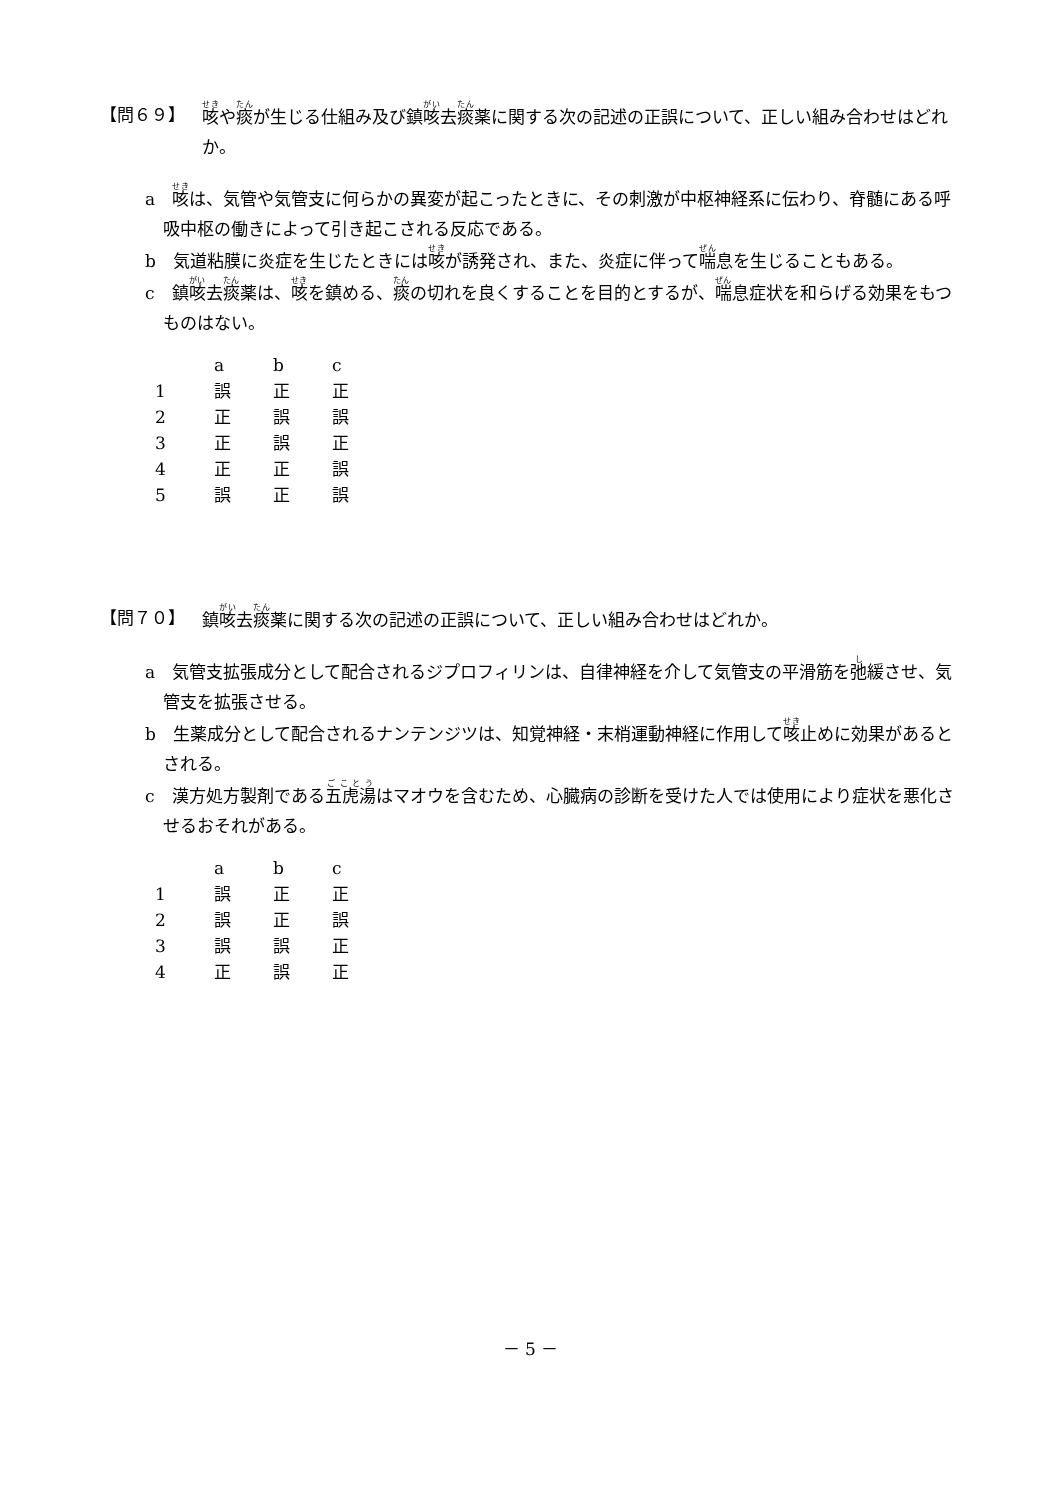【問６９】 咳や痰が生じる仕組み及び鎮咳去痰薬に関する次の記述の正誤について、正しい組み合わせはどれか。
a　咳は、気管や気管支に何らかの異変が起こったときに、その刺激が中枢神経系に伝わり、脊髄にある呼吸中枢の働きによって引き起こされる反応である。
b　気道粘膜に炎症を生じたときには咳が誘発され、また、炎症に伴って喘息を生じることもある。
c　鎮咳去痰薬は、咳を鎮める、痰の切れを良くすることを目的とするが、喘息症状を和らげる効果をもつものはない。
| | a | b | c |
| --- | --- | --- | --- |
| 1 | 誤 | 正 | 正 |
| 2 | 正 | 誤 | 誤 |
| 3 | 正 | 誤 | 正 |
| 4 | 正 | 正 | 誤 |
| 5 | 誤 | 正 | 誤 |
【問７０】 鎮咳去痰薬に関する次の記述の正誤について、正しい組み合わせはどれか。
a　気管支拡張成分として配合されるジプロフィリンは、自律神経を介して気管支の平滑筋を弛緩させ、気管支を拡張させる。
b　生薬成分として配合されるナンテンジツは、知覚神経・末梢運動神経に作用して咳止めに効果があるとされる。
c　漢方処方製剤である五虎湯はマオウを含むため、心臓病の診断を受けた人では使用により症状を悪化させるおそれがある。
| | a | b | c |
| --- | --- | --- | --- |
| 1 | 誤 | 正 | 正 |
| 2 | 誤 | 正 | 誤 |
| 3 | 誤 | 誤 | 正 |
| 4 | 正 | 誤 | 正 |
－ 5 －